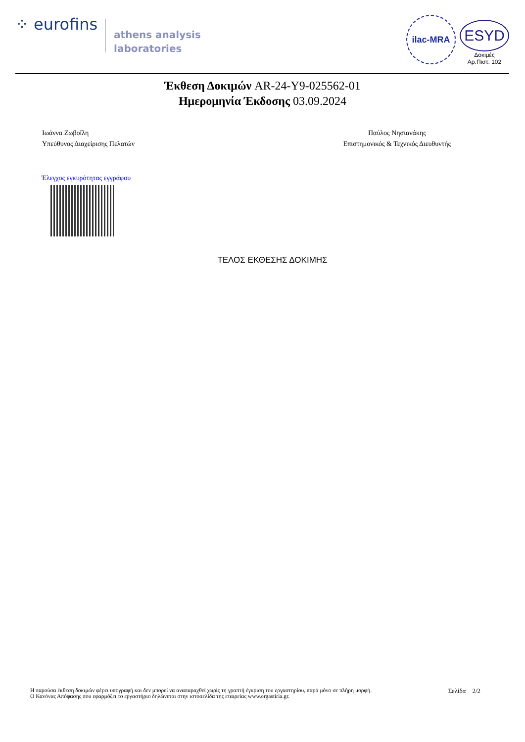⁘ eurofins
athens analysis
laboratories
ilac-MRA
ESYD
Δοκιμές
Αρ.Πιστ. 102
Έκθεση Δοκιμών AR-24-Y9-025562-01
Ημερομηνία Έκδοσης 03.09.2024
Ιωάννα Ζωβοΐλη
Υπεύθυνος Διαχείρισης Πελατών
Παύλος Νησιανάκης
Επιστημονικός & Τεχνικός Διευθυντής
Έλεγχος εγκυρότητας εγγράφου
ΤΕΛΟΣ ΕΚΘΕΣΗΣ ΔΟΚΙΜΗΣ
Η παρούσα έκθεση δοκιμών φέρει υπογραφή και δεν μπορεί να αναπαραχθεί χωρίς τη γραπτή έγκριση του εργαστηρίου, παρά μόνο σε πλήρη μορφή.
Ο Κανόνας Απόφασης που εφαρμόζει το εργαστήριο δηλώνεται στην ιστοσελίδα της εταιρείας www.ergastiria.gr.
Σελίδα 2/2